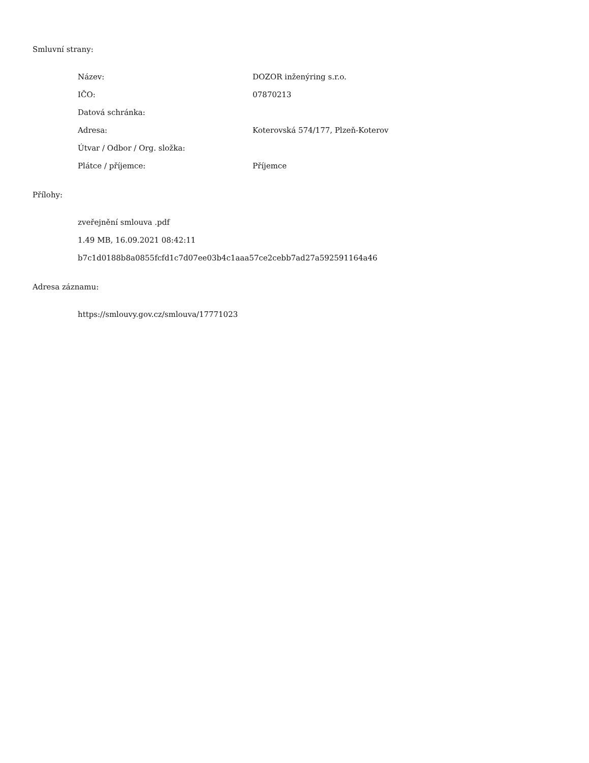Smluvní strany:
| Název: | DOZOR inženýring s.r.o. |
| IČO: | 07870213 |
| Datová schránka: | |
| Adresa: | Koterovská 574/177, Plzeň-Koterov |
| Útvar / Odbor / Org. složka: | |
| Plátce / příjemce: | Příjemce |
Přílohy:
zveřejnění smlouva .pdf
1.49 MB, 16.09.2021 08:42:11
b7c1d0188b8a0855fcfd1c7d07ee03b4c1aaa57ce2cebb7ad27a592591164a46
Adresa záznamu:
https://smlouvy.gov.cz/smlouva/17771023